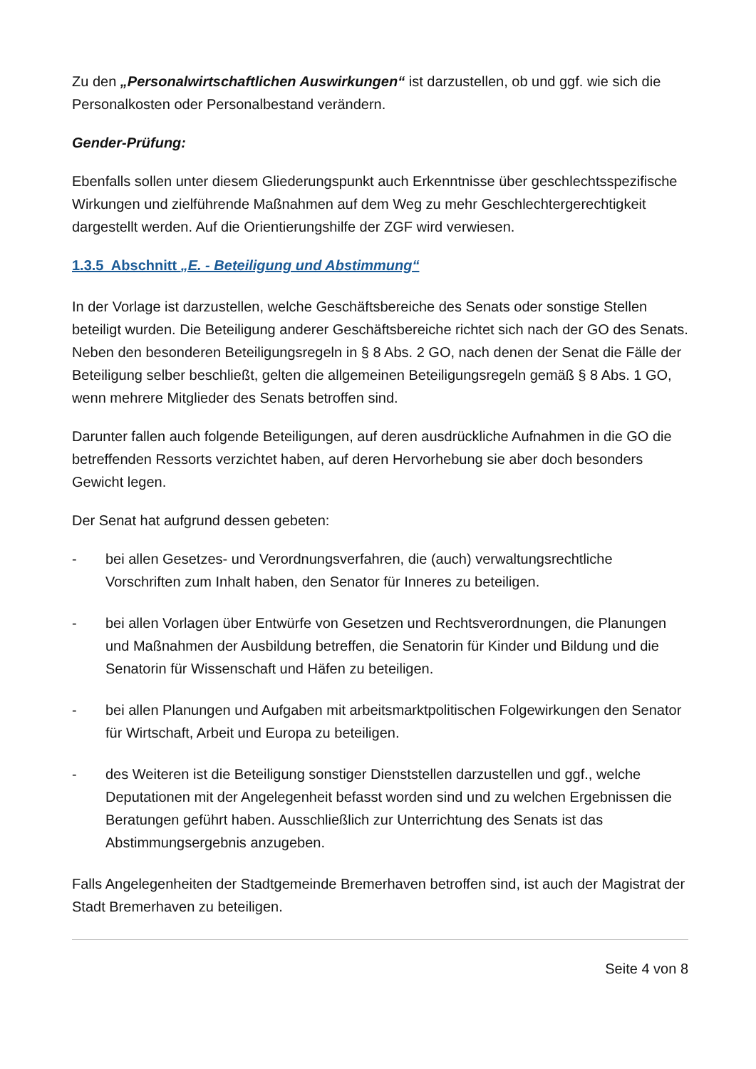Zu den „Personalwirtschaftlichen Auswirkungen“ ist darzustellen, ob und ggf. wie sich die Personalkosten oder Personalbestand verändern.
Gender-Prüfung:
Ebenfalls sollen unter diesem Gliederungspunkt auch Erkenntnisse über geschlechtsspezifische Wirkungen und zielführende Maßnahmen auf dem Weg zu mehr Geschlechtergerechtigkeit dargestellt werden. Auf die Orientierungshilfe der ZGF wird verwiesen.
1.3.5 Abschnitt „E. - Beteiligung und Abstimmung“
In der Vorlage ist darzustellen, welche Geschäftsbereiche des Senats oder sonstige Stellen beteiligt wurden. Die Beteiligung anderer Geschäftsbereiche richtet sich nach der GO des Senats. Neben den besonderen Beteiligungsregeln in § 8 Abs. 2 GO, nach denen der Senat die Fälle der Beteiligung selber beschließt, gelten die allgemeinen Beteiligungsregeln gemäß § 8 Abs. 1 GO, wenn mehrere Mitglieder des Senats betroffen sind.
Darunter fallen auch folgende Beteiligungen, auf deren ausdrückliche Aufnahmen in die GO die betreffenden Ressorts verzichtet haben, auf deren Hervorhebung sie aber doch besonders Gewicht legen.
Der Senat hat aufgrund dessen gebeten:
- bei allen Gesetzes- und Verordnungsverfahren, die (auch) verwaltungsrechtliche Vorschriften zum Inhalt haben, den Senator für Inneres zu beteiligen.
- bei allen Vorlagen über Entwürfe von Gesetzen und Rechtsverordnungen, die Planungen und Maßnahmen der Ausbildung betreffen, die Senatorin für Kinder und Bildung und die Senatorin für Wissenschaft und Häfen zu beteiligen.
- bei allen Planungen und Aufgaben mit arbeitsmarktpolitischen Folgewirkungen den Senator für Wirtschaft, Arbeit und Europa zu beteiligen.
- des Weiteren ist die Beteiligung sonstiger Dienststellen darzustellen und ggf., welche Deputationen mit der Angelegenheit befasst worden sind und zu welchen Ergebnissen die Beratungen geführt haben. Ausschließlich zur Unterrichtung des Senats ist das Abstimmungsergebnis anzugeben.
Falls Angelegenheiten der Stadtgemeinde Bremerhaven betroffen sind, ist auch der Magistrat der Stadt Bremerhaven zu beteiligen.
Seite 4 von 8